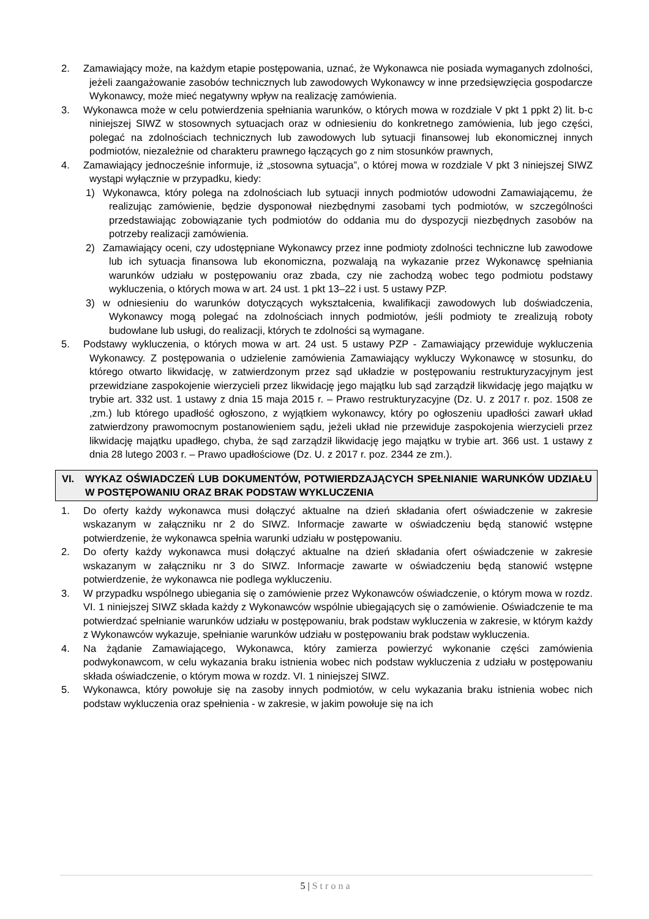2. Zamawiający może, na każdym etapie postępowania, uznać, że Wykonawca nie posiada wymaganych zdolności, jeżeli zaangażowanie zasobów technicznych lub zawodowych Wykonawcy w inne przedsięwzięcia gospodarcze Wykonawcy, może mieć negatywny wpływ na realizację zamówienia.
3. Wykonawca może w celu potwierdzenia spełniania warunków, o których mowa w rozdziale V pkt 1 ppkt 2) lit. b-c niniejszej SIWZ w stosownych sytuacjach oraz w odniesieniu do konkretnego zamówienia, lub jego części, polegać na zdolnościach technicznych lub zawodowych lub sytuacji finansowej lub ekonomicznej innych podmiotów, niezależnie od charakteru prawnego łączących go z nim stosunków prawnych,
4. Zamawiający jednocześnie informuje, iż „stosowna sytuacja”, o której mowa w rozdziale V pkt 3 niniejszej SIWZ wystąpi wyłącznie w przypadku, kiedy:
1) Wykonawca, który polega na zdolnościach lub sytuacji innych podmiotów udowodni Zamawiającemu, że realizując zamówienie, będzie dysponował niezbędnymi zasobami tych podmiotów, w szczególności przedstawiając zobowiązanie tych podmiotów do oddania mu do dyspozycji niezbędnych zasobów na potrzeby realizacji zamówienia.
2) Zamawiający oceni, czy udostępniane Wykonawcy przez inne podmioty zdolności techniczne lub zawodowe lub ich sytuacja finansowa lub ekonomiczna, pozwalają na wykazanie przez Wykonawcę spełniania warunków udziału w postępowaniu oraz zbada, czy nie zachodzą wobec tego podmiotu podstawy wykluczenia, o których mowa w art. 24 ust. 1 pkt 13–22 i ust. 5 ustawy PZP.
3) w odniesieniu do warunków dotyczących wykształcenia, kwalifikacji zawodowych lub doświadczenia, Wykonawcy mogą polegać na zdolnościach innych podmiotów, jeśli podmioty te zrealizują roboty budowlane lub usługi, do realizacji, których te zdolności są wymagane.
5. Podstawy wykluczenia, o których mowa w art. 24 ust. 5 ustawy PZP - Zamawiający przewiduje wykluczenia Wykonawcy. Z postępowania o udzielenie zamówienia Zamawiający wykluczy Wykonawcę w stosunku, do którego otwarto likwidację, w zatwierdzonym przez sąd układzie w postępowaniu restrukturyzacyjnym jest przewidziane zaspokojenie wierzycieli przez likwidację jego majątku lub sąd zarządził likwidację jego majątku w trybie art. 332 ust. 1 ustawy z dnia 15 maja 2015 r. – Prawo restrukturyzacyjne (Dz. U. z 2017 r. poz. 1508 ze ,zm.) lub którego upadłość ogłoszono, z wyjątkiem wykonawcy, który po ogłoszeniu upadłości zawarł układ zatwierdzony prawomocnym postanowieniem sądu, jeżeli układ nie przewiduje zaspokojenia wierzycieli przez likwidację majątku upadłego, chyba, że sąd zarządził likwidację jego majątku w trybie art. 366 ust. 1 ustawy z dnia 28 lutego 2003 r. – Prawo upadłościowe (Dz. U. z 2017 r. poz. 2344 ze zm.).
VI. WYKAZ OŚWIADCZEŃ LUB DOKUMENTÓW, POTWIERDZAJĄCYCH SPEŁNIANIE WARUNKÓW UDZIAŁU W POSTĘPOWANIU ORAZ BRAK PODSTAW WYKLUCZENIA
1. Do oferty każdy wykonawca musi dołączyć aktualne na dzień składania ofert oświadczenie w zakresie wskazanym w załączniku nr 2 do SIWZ. Informacje zawarte w oświadczeniu będą stanowić wstępne potwierdzenie, że wykonawca spełnia warunki udziału w postępowaniu.
2. Do oferty każdy wykonawca musi dołączyć aktualne na dzień składania ofert oświadczenie w zakresie wskazanym w załączniku nr 3 do SIWZ. Informacje zawarte w oświadczeniu będą stanowić wstępne potwierdzenie, że wykonawca nie podlega wykluczeniu.
3. W przypadku wspólnego ubiegania się o zamówienie przez Wykonawców oświadczenie, o którym mowa w rozdz. VI. 1 niniejszej SIWZ składa każdy z Wykonawców wspólnie ubiegających się o zamówienie. Oświadczenie te ma potwierdzać spełnianie warunków udziału w postępowaniu, brak podstaw wykluczenia w zakresie, w którym każdy z Wykonawców wykazuje, spełnianie warunków udziału w postępowaniu brak podstaw wykluczenia.
4. Na żądanie Zamawiającego, Wykonawca, który zamierza powierzyć wykonanie części zamówienia podwykonawcom, w celu wykazania braku istnienia wobec nich podstaw wykluczenia z udziału w postępowaniu składa oświadczenie, o którym mowa w rozdz. VI. 1 niniejszej SIWZ.
5. Wykonawca, który powołuje się na zasoby innych podmiotów, w celu wykazania braku istnienia wobec nich podstaw wykluczenia oraz spełnienia - w zakresie, w jakim powołuje się na ich
5 | Strona